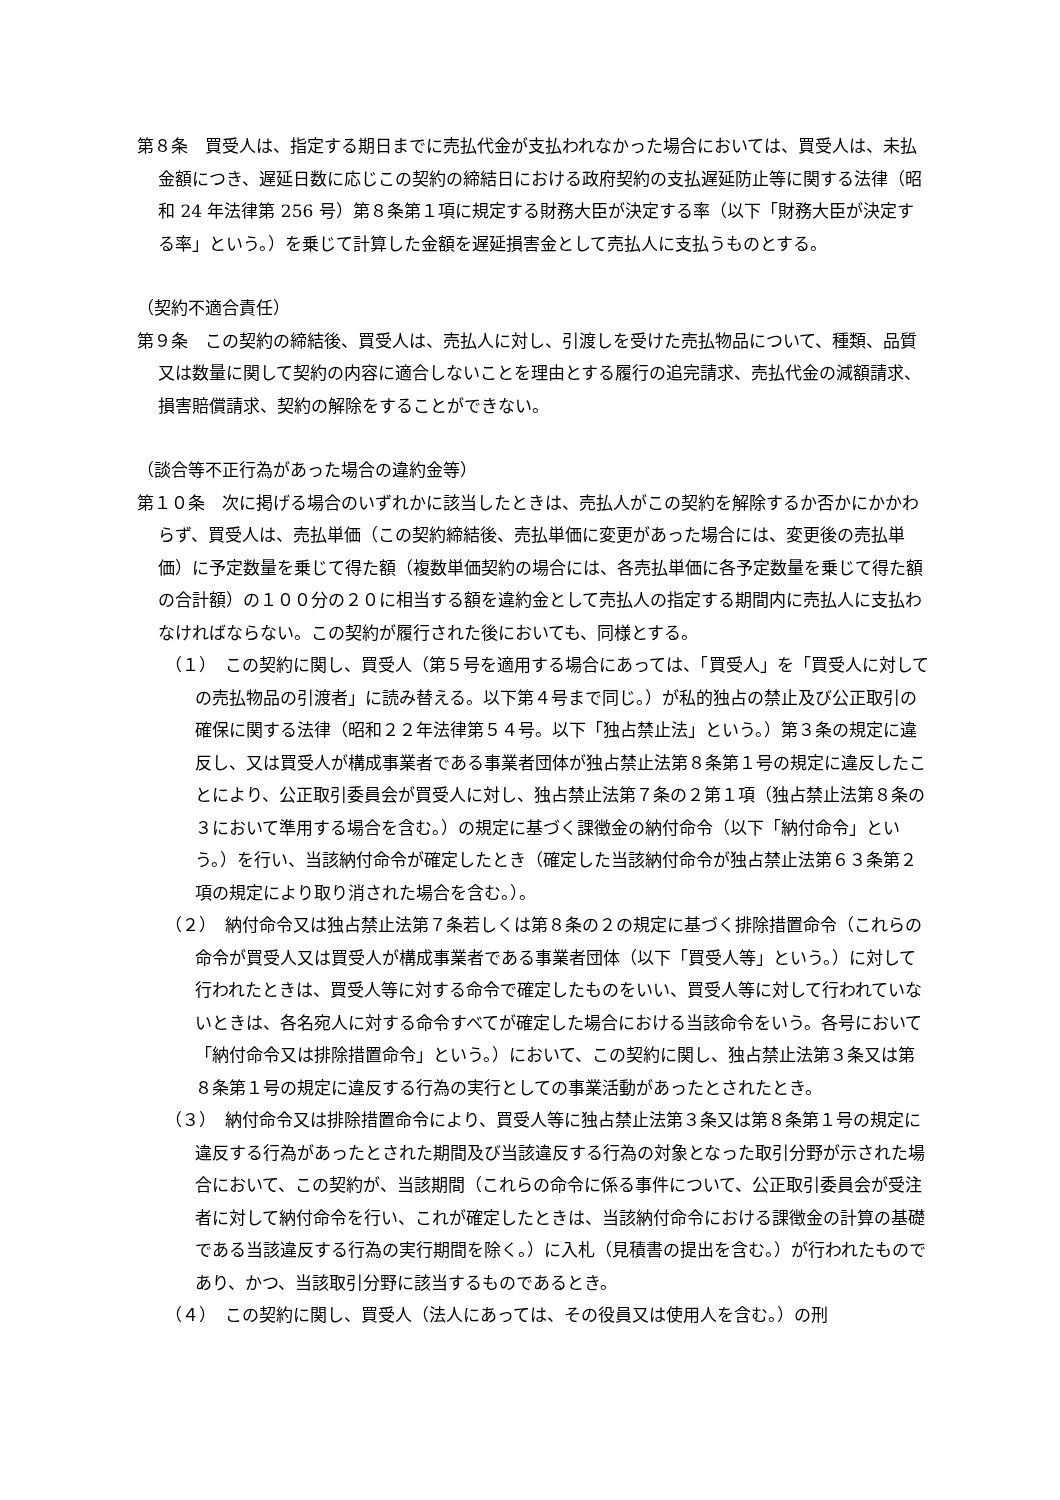第８条　買受人は、指定する期日までに売払代金が支払われなかった場合においては、買受人は、未払金額につき、遅延日数に応じこの契約の締結日における政府契約の支払遅延防止等に関する法律（昭和 24 年法律第 256 号）第８条第１項に規定する財務大臣が決定する率（以下「財務大臣が決定する率」という。）を乗じて計算した金額を遅延損害金として売払人に支払うものとする。
（契約不適合責任）
第９条　この契約の締結後、買受人は、売払人に対し、引渡しを受けた売払物品について、種類、品質又は数量に関して契約の内容に適合しないことを理由とする履行の追完請求、売払代金の減額請求、損害賠償請求、契約の解除をすることができない。
（談合等不正行為があった場合の違約金等）
第１０条　次に掲げる場合のいずれかに該当したときは、売払人がこの契約を解除するか否かにかかわらず、買受人は、売払単価（この契約締結後、売払単価に変更があった場合には、変更後の売払単価）に予定数量を乗じて得た額（複数単価契約の場合には、各売払単価に各予定数量を乗じて得た額の合計額）の１００分の２０に相当する額を違約金として売払人の指定する期間内に売払人に支払わなければならない。この契約が履行された後においても、同様とする。
（１）　この契約に関し、買受人（第５号を適用する場合にあっては、「買受人」を「買受人に対しての売払物品の引渡者」に読み替える。以下第４号まで同じ。）が私的独占の禁止及び公正取引の確保に関する法律（昭和２２年法律第５４号。以下「独占禁止法」という。）第３条の規定に違反し、又は買受人が構成事業者である事業者団体が独占禁止法第８条第１号の規定に違反したことにより、公正取引委員会が買受人に対し、独占禁止法第７条の２第１項（独占禁止法第８条の３において準用する場合を含む。）の規定に基づく課徴金の納付命令（以下「納付命令」という。）を行い、当該納付命令が確定したとき（確定した当該納付命令が独占禁止法第６３条第２項の規定により取り消された場合を含む。）。
（２）　納付命令又は独占禁止法第７条若しくは第８条の２の規定に基づく排除措置命令（これらの命令が買受人又は買受人が構成事業者である事業者団体（以下「買受人等」という。）に対して行われたときは、買受人等に対する命令で確定したものをいい、買受人等に対して行われていないときは、各名宛人に対する命令すべてが確定した場合における当該命令をいう。各号において「納付命令又は排除措置命令」という。）において、この契約に関し、独占禁止法第３条又は第８条第１号の規定に違反する行為の実行としての事業活動があったとされたとき。
（３）　納付命令又は排除措置命令により、買受人等に独占禁止法第３条又は第８条第１号の規定に違反する行為があったとされた期間及び当該違反する行為の対象となった取引分野が示された場合において、この契約が、当該期間（これらの命令に係る事件について、公正取引委員会が受注者に対して納付命令を行い、これが確定したときは、当該納付命令における課徴金の計算の基礎である当該違反する行為の実行期間を除く。）に入札（見積書の提出を含む。）が行われたものであり、かつ、当該取引分野に該当するものであるとき。
（４）　この契約に関し、買受人（法人にあっては、その役員又は使用人を含む。）の刑